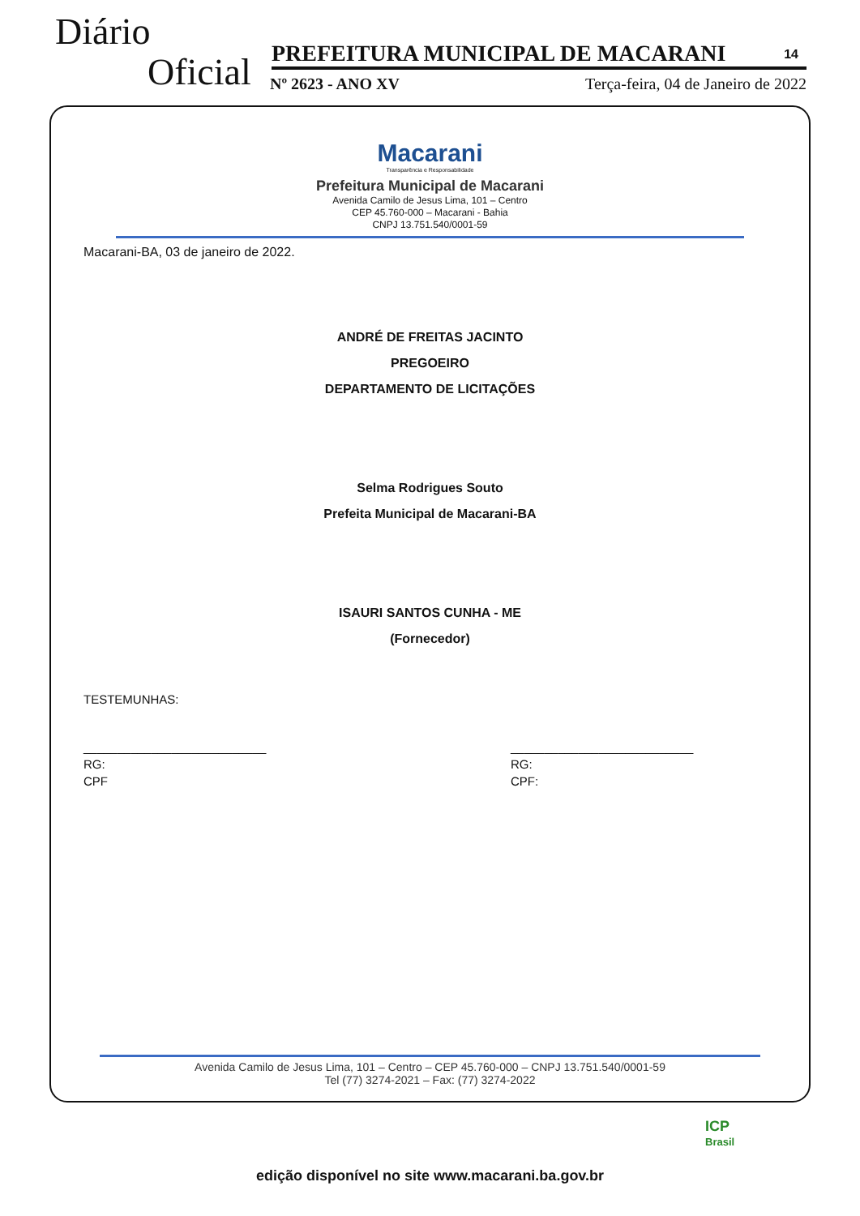Diário
Oficial PREFEITURA MUNICIPAL DE MACARANI 14
Nº 2623 - ANO XV Terça-feira, 04 de Janeiro de 2022
Macarani
Transparência e Responsabilidade
Prefeitura Municipal de Macarani
Avenida Camilo de Jesus Lima, 101 – Centro
CEP 45.760-000 – Macarani - Bahia
CNPJ 13.751.540/0001-59
Macarani-BA, 03 de janeiro de 2022.
ANDRÉ DE FREITAS JACINTO
PREGOEIRO
DEPARTAMENTO DE LICITAÇÕES
Selma Rodrigues Souto
Prefeita Municipal de Macarani-BA
ISAURI SANTOS CUNHA - ME
(Fornecedor)
TESTEMUNHAS:
___________________________
RG:
CPF
___________________________
RG:
CPF:
Avenida Camilo de Jesus Lima, 101 – Centro – CEP 45.760-000 – CNPJ 13.751.540/0001-59
Tel (77) 3274-2021 – Fax: (77) 3274-2022
ICP
Brasil
edição disponível no site www.macarani.ba.gov.br